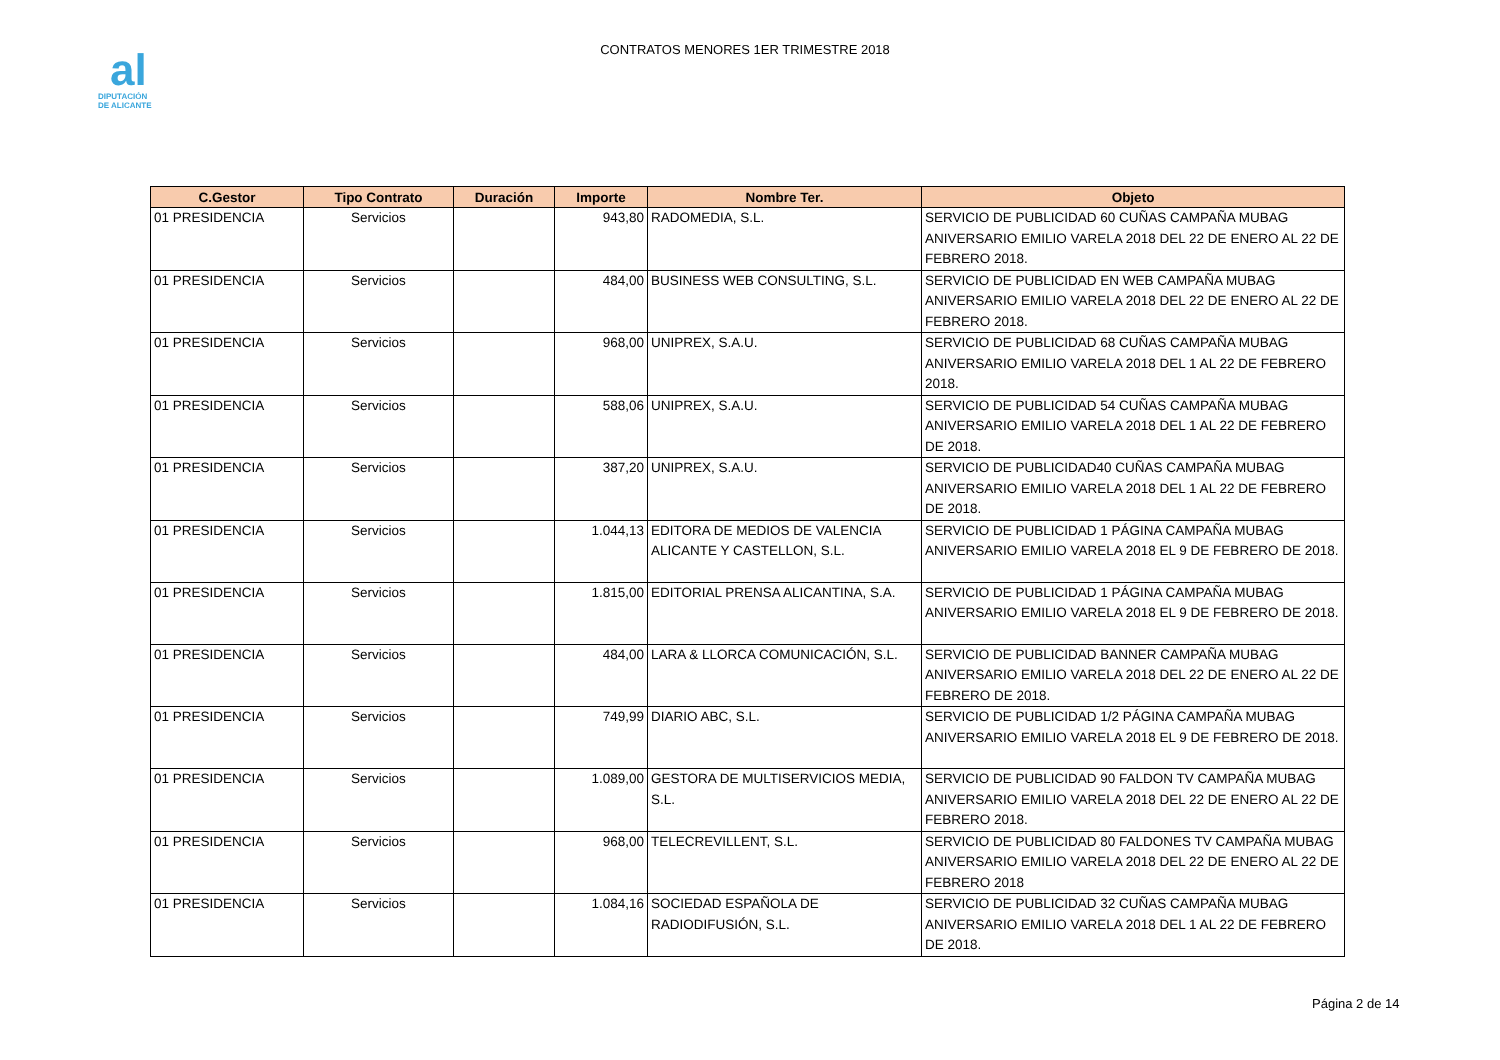al
DIPUTACIÓN
DE ALICANTE
CONTRATOS MENORES 1ER TRIMESTRE 2018
| C.Gestor | Tipo Contrato | Duración | Importe | Nombre Ter. | Objeto |
| --- | --- | --- | --- | --- | --- |
| 01 PRESIDENCIA | Servicios | | 943,80 | RADOMEDIA, S.L. | SERVICIO DE PUBLICIDAD 60 CUÑAS CAMPAÑA MUBAG ANIVERSARIO EMILIO VARELA 2018 DEL 22 DE ENERO AL 22 DE FEBRERO 2018. |
| 01 PRESIDENCIA | Servicios | | 484,00 | BUSINESS WEB CONSULTING, S.L. | SERVICIO DE PUBLICIDAD EN WEB CAMPAÑA MUBAG ANIVERSARIO EMILIO VARELA 2018 DEL 22 DE ENERO AL 22 DE FEBRERO 2018. |
| 01 PRESIDENCIA | Servicios | | 968,00 | UNIPREX, S.A.U. | SERVICIO DE PUBLICIDAD 68 CUÑAS CAMPAÑA MUBAG ANIVERSARIO EMILIO VARELA 2018 DEL 1 AL 22 DE FEBRERO 2018. |
| 01 PRESIDENCIA | Servicios | | 588,06 | UNIPREX, S.A.U. | SERVICIO DE PUBLICIDAD 54 CUÑAS CAMPAÑA MUBAG ANIVERSARIO EMILIO VARELA 2018 DEL 1 AL 22 DE FEBRERO DE 2018. |
| 01 PRESIDENCIA | Servicios | | 387,20 | UNIPREX, S.A.U. | SERVICIO DE PUBLICIDAD40 CUÑAS CAMPAÑA MUBAG ANIVERSARIO EMILIO VARELA 2018 DEL 1 AL 22 DE FEBRERO DE 2018. |
| 01 PRESIDENCIA | Servicios | | 1.044,13 | EDITORA DE MEDIOS DE VALENCIA ALICANTE Y CASTELLON, S.L. | SERVICIO DE PUBLICIDAD 1 PÁGINA CAMPAÑA MUBAG ANIVERSARIO EMILIO VARELA 2018 EL 9 DE FEBRERO DE 2018. |
| 01 PRESIDENCIA | Servicios | | 1.815,00 | EDITORIAL PRENSA ALICANTINA, S.A. | SERVICIO DE PUBLICIDAD 1 PÁGINA CAMPAÑA MUBAG ANIVERSARIO EMILIO VARELA 2018 EL 9 DE FEBRERO DE 2018. |
| 01 PRESIDENCIA | Servicios | | 484,00 | LARA & LLORCA COMUNICACIÓN, S.L. | SERVICIO DE PUBLICIDAD BANNER CAMPAÑA MUBAG ANIVERSARIO EMILIO VARELA 2018 DEL 22 DE ENERO AL 22 DE FEBRERO DE 2018. |
| 01 PRESIDENCIA | Servicios | | 749,99 | DIARIO ABC, S.L. | SERVICIO DE PUBLICIDAD 1/2 PÁGINA CAMPAÑA MUBAG ANIVERSARIO EMILIO VARELA 2018 EL 9 DE FEBRERO DE 2018. |
| 01 PRESIDENCIA | Servicios | | 1.089,00 | GESTORA DE MULTISERVICIOS MEDIA, S.L. | SERVICIO DE PUBLICIDAD 90 FALDON TV CAMPAÑA MUBAG ANIVERSARIO EMILIO VARELA 2018 DEL 22 DE ENERO AL 22 DE FEBRERO 2018. |
| 01 PRESIDENCIA | Servicios | | 968,00 | TELECREVILLENT, S.L. | SERVICIO DE PUBLICIDAD 80 FALDONES TV CAMPAÑA MUBAG ANIVERSARIO EMILIO VARELA 2018 DEL 22 DE ENERO AL 22 DE FEBRERO 2018 |
| 01 PRESIDENCIA | Servicios | | 1.084,16 | SOCIEDAD ESPAÑOLA DE RADIODIFUSIÓN, S.L. | SERVICIO DE PUBLICIDAD 32 CUÑAS CAMPAÑA MUBAG ANIVERSARIO EMILIO VARELA 2018 DEL 1 AL 22 DE FEBRERO DE 2018. |
Página 2 de 14